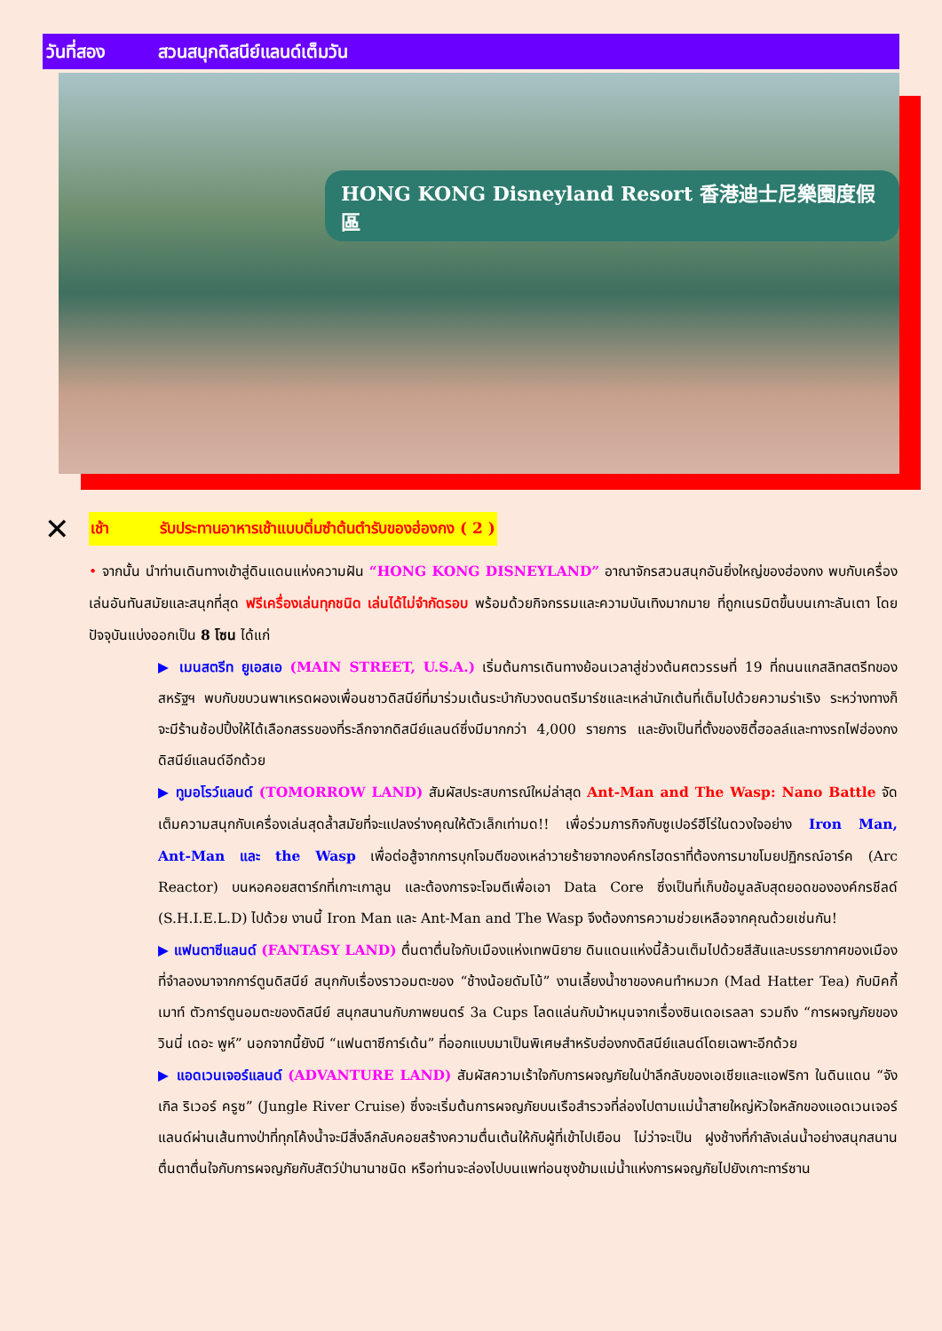วันที่สอง สวนสนุกดิสนีย์แลนด์เต็มวัน
HONG KONG Disneyland Resort 香港迪士尼樂園度假區
✕
เช้า รับประทานอาหารเช้าแบบติ่มซำต้นตำรับของฮ่องกง ( 2 )
• จากนั้น นำท่านเดินทางเข้าสู่ดินแดนแห่งความฝัน “HONG KONG DISNEYLAND” อาณาจักรสวนสนุกอันยิ่งใหญ่ของฮ่องกง พบกับเครื่องเล่นอันทันสมัยและสนุกที่สุด ฟรีเครื่องเล่นทุกชนิด เล่นได้ไม่จำกัดรอบ พร้อมด้วยกิจกรรมและความบันเทิงมากมาย ที่ถูกเนรมิตขึ้นบนเกาะลันเตา โดยปัจจุบันแบ่งออกเป็น 8 โซน ได้แก่
▶ เมนสตรีท ยูเอสเอ (MAIN STREET, U.S.A.) เริ่มต้นการเดินทางย้อนเวลาสู่ช่วงต้นศตวรรษที่ 19 ที่ถนนแกสลิทสตรีทของสหรัฐฯ พบกับขบวนพาเหรดผองเพื่อนชาวดิสนีย์ที่มาร่วมเต้นระบำกับวงดนตรีมาร์ชและเหล่านักเต้นที่เต็มไปด้วยความร่าเริง ระหว่างทางก็จะมีร้านช้อปปิ้งให้ได้เลือกสรรของที่ระลึกจากดิสนีย์แลนด์ซึ่งมีมากกว่า 4,000 รายการ และยังเป็นที่ตั้งของซิตี้ฮอลล์และทางรถไฟฮ่องกงดิสนีย์แลนด์อีกด้วย
▶ ทูมอโรว์แลนด์ (TOMORROW LAND) สัมผัสประสบการณ์ใหม่ล่าสุด Ant-Man and The Wasp: Nano Battle จัดเต็มความสนุกกับเครื่องเล่นสุดล้ำสมัยที่จะแปลงร่างคุณให้ตัวเล็กเท่ามด!! เพื่อร่วมภารกิจกับซูเปอร์ฮีโร่ในดวงใจอย่าง Iron Man, Ant-Man และ the Wasp เพื่อต่อสู้จากการบุกโจมตีของเหล่าวายร้ายจากองค์กรไฮดราที่ต้องการมาขโมยปฏิกรณ์อาร์ค (Arc Reactor) บนหอคอยสตาร์กที่เกาะเกาลูน และต้องการจะโจมตีเพื่อเอา Data Core ซึ่งเป็นที่เก็บข้อมูลลับสุดยอดขององค์กรชีลด์ (S.H.I.E.L.D) ไปด้วย งานนี้ Iron Man และ Ant-Man and The Wasp จึงต้องการความช่วยเหลือจากคุณด้วยเช่นกัน!
▶ แฟนตาซีแลนด์ (FANTASY LAND) ตื่นตาตื่นใจกับเมืองแห่งเทพนิยาย ดินแดนแห่งนี้ล้วนเต็มไปด้วยสีสันและบรรยากาศของเมืองที่จำลองมาจากการ์ตูนดิสนีย์ สนุกกับเรื่องราวอมตะของ “ช้างน้อยดัมโบ้” งานเลี้ยงน้ำชาของคนทำหมวก (Mad Hatter Tea) กับมิคกี้เมาท์ ตัวการ์ตูนอมตะของดิสนีย์ สนุกสนานกับภาพยนตร์ 3a Cups โลดแล่นกับม้าหมุนจากเรื่องซินเดอเรลลา รวมถึง “การผจญภัยของวินนี่ เดอะ พูห์” นอกจากนี้ยังมี “แฟนตาซีการ์เด้น” ที่ออกแบบมาเป็นพิเศษสำหรับฮ่องกงดิสนีย์แลนด์โดยเฉพาะอีกด้วย
▶ แอดเวนเจอร์แลนด์ (ADVANTURE LAND) สัมผัสความเร้าใจกับการผจญภัยในป่าลึกลับของเอเชียและแอฟริกา ในดินแดน “จังเกิล ริเวอร์ ครูซ” (Jungle River Cruise) ซึ่งจะเริ่มต้นการผจญภัยบนเรือสำรวจที่ล่องไปตามแม่น้ำสายใหญ่หัวใจหลักของแอดเวนเจอร์แลนด์ผ่านเส้นทางป่าที่ทุกโค้งน้ำจะมีสิ่งลึกลับคอยสร้างความตื่นเต้นให้กับผู้ที่เข้าไปเยือน ไม่ว่าจะเป็น ฝูงช้างที่กำลังเล่นน้ำอย่างสนุกสนาน ตื่นตาตื่นใจกับการผจญภัยกับสัตว์ป่านานาชนิด หรือท่านจะล่องไปบนแพท่อนซุงข้ามแม่น้ำแห่งการผจญภัยไปยังเกาะทาร์ซาน